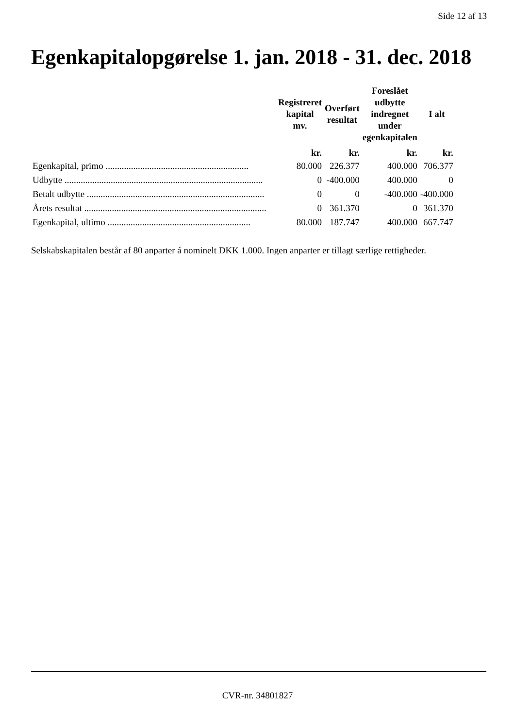Side 12 af 13
Egenkapitalopgørelse 1. jan. 2018 - 31. dec. 2018
| | Registreret kapital mv. | Overført resultat | Foreslået udbytte indregnet under egenkapitalen | I alt |
| --- | --- | --- | --- | --- |
| | kr. | kr. | kr. | kr. |
| Egenkapital, primo .............................................................. | 80.000 | 226.377 | 400.000 | 706.377 |
| Udbytte ...................................................................................... | 0 | -400.000 | 400.000 | 0 |
| Betalt udbytte ............................................................................. | 0 | 0 | -400.000 | -400.000 |
| Årets resultat ............................................................................... | 0 | 361.370 | 0 | 361.370 |
| Egenkapital, ultimo .............................................................. | 80.000 | 187.747 | 400.000 | 667.747 |
Selskabskapitalen består af 80 anparter á nominelt DKK 1.000. Ingen anparter er tillagt særlige rettigheder.
CVR-nr. 34801827